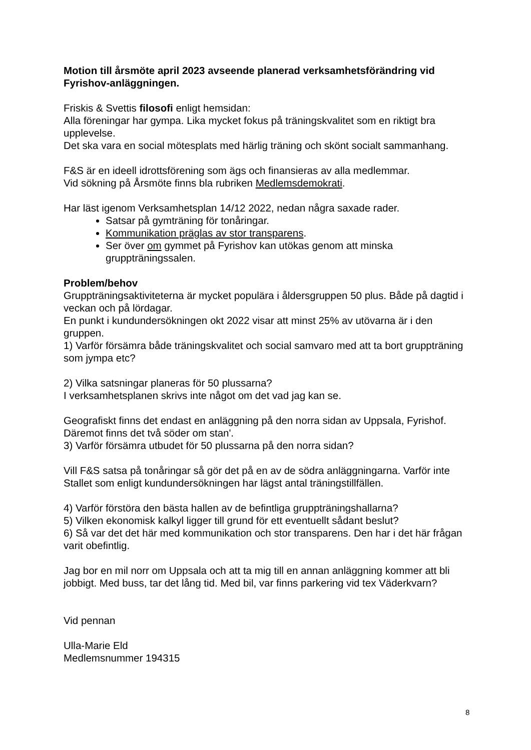Motion till årsmöte april 2023 avseende planerad verksamhetsförändring vid Fyrishov-anläggningen.
Friskis & Svettis filosofi enligt hemsidan:
Alla föreningar har gympa. Lika mycket fokus på träningskvalitet som en riktigt bra upplevelse.
Det ska vara en social mötesplats med härlig träning och skönt socialt sammanhang.
F&S är en ideell idrottsförening som ägs och finansieras av alla medlemmar.
Vid sökning på Årsmöte finns bla rubriken Medlemsdemokrati.
Har läst igenom Verksamhetsplan 14/12 2022, nedan några saxade rader.
Satsar på gymträning för tonåringar.
Kommunikation präglas av stor transparens.
Ser över om gymmet på Fyrishov kan utökas genom att minska gruppträningssalen.
Problem/behov
Gruppträningsaktiviteterna är mycket populära i åldersgruppen 50 plus. Både på dagtid i veckan och på lördagar.
En punkt i kundundersökningen okt 2022 visar att minst 25% av utövarna är i den gruppen.
1) Varför försämra både träningskvalitet och social samvaro med att ta bort gruppträning som jympa etc?
2) Vilka satsningar planeras för 50 plussarna?
I verksamhetsplanen skrivs inte något om det vad jag kan se.
Geografiskt finns det endast en anläggning på den norra sidan av Uppsala, Fyrishof. Däremot finns det två söder om stan'.
3) Varför försämra utbudet för 50 plussarna på den norra sidan?
Vill F&S satsa på tonåringar så gör det på en av de södra anläggningarna. Varför inte Stallet som enligt kundundersökningen har lägst antal träningstillfällen.
4) Varför förstöra den bästa hallen av de befintliga gruppträningshallarna?
5) Vilken ekonomisk kalkyl ligger till grund för ett eventuellt sådant beslut?
6) Så var det det här med kommunikation och stor transparens. Den har i det här frågan varit obefintlig.
Jag bor en mil norr om Uppsala och att ta mig till en annan anläggning kommer att bli jobbigt. Med buss, tar det lång tid. Med bil, var finns parkering vid tex Väderkvarn?
Vid pennan
Ulla-Marie Eld
Medlemsnummer 194315
8